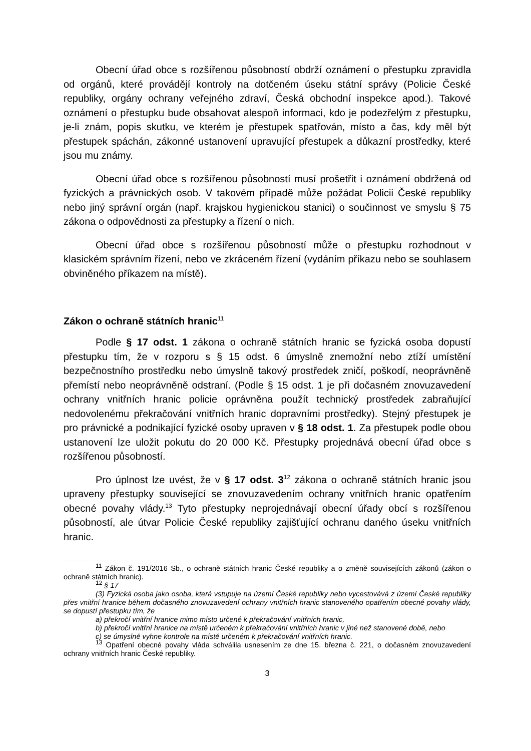Obecní úřad obce s rozšířenou působností obdrží oznámení o přestupku zpravidla od orgánů, které provádějí kontroly na dotčeném úseku státní správy (Policie České republiky, orgány ochrany veřejného zdraví, Česká obchodní inspekce apod.). Takové oznámení o přestupku bude obsahovat alespoň informaci, kdo je podezřelým z přestupku, je-li znám, popis skutku, ve kterém je přestupek spatřován, místo a čas, kdy měl být přestupek spáchán, zákonné ustanovení upravující přestupek a důkazní prostředky, které jsou mu známy.
Obecní úřad obce s rozšířenou působností musí prošetřit i oznámení obdržená od fyzických a právnických osob. V takovém případě může požádat Policii České republiky nebo jiný správní orgán (např. krajskou hygienickou stanici) o součinnost ve smyslu § 75 zákona o odpovědnosti za přestupky a řízení o nich.
Obecní úřad obce s rozšířenou působností může o přestupku rozhodnout v klasickém správním řízení, nebo ve zkráceném řízení (vydáním příkazu nebo se souhlasem obviněného příkazem na místě).
Zákon o ochraně státních hranic<sup>11</sup>
Podle § 17 odst. 1 zákona o ochraně státních hranic se fyzická osoba dopustí přestupku tím, že v rozporu s § 15 odst. 6 úmyslně znemožní nebo ztíží umístění bezpečnostního prostředku nebo úmyslně takový prostředek zničí, poškodí, neoprávněně přemístí nebo neoprávněně odstraní. (Podle § 15 odst. 1 je při dočasném znovuzavedení ochrany vnitřních hranic policie oprávněna použít technický prostředek zabraňující nedovolenému překračování vnitřních hranic dopravními prostředky). Stejný přestupek je pro právnické a podnikající fyzické osoby upraven v § 18 odst. 1. Za přestupek podle obou ustanovení lze uložit pokutu do 20 000 Kč. Přestupky projednává obecní úřad obce s rozšířenou působností.
Pro úplnost lze uvést, že v § 17 odst. 3<sup>12</sup> zákona o ochraně státních hranic jsou upraveny přestupky související se znovuzavedením ochrany vnitřních hranic opatřením obecné povahy vlády.<sup>13</sup> Tyto přestupky neprojednávají obecní úřady obcí s rozšířenou působností, ale útvar Policie České republiky zajišťující ochranu daného úseku vnitřních hranic.
<sup>11</sup> Zákon č. 191/2016 Sb., o ochraně státních hranic České republiky a o změně souvisejících zákonů (zákon o ochraně státních hranic).
<sup>12</sup> § 17
(3) Fyzická osoba jako osoba, která vstupuje na území České republiky nebo vycestovává z území České republiky přes vnitřní hranice během dočasného znovuzavedení ochrany vnitřních hranic stanoveného opatřením obecné povahy vlády, se dopustí přestupku tím, že
a) překročí vnitřní hranice mimo místo určené k překračování vnitřních hranic,
b) překročí vnitřní hranice na místě určeném k překračování vnitřních hranic v jiné než stanovené době, nebo
c) se úmyslně vyhne kontrole na místě určeném k překračování vnitřních hranic.
<sup>13</sup> Opatření obecné povahy vláda schválila usnesením ze dne 15. března č. 221, o dočasném znovuzavedení ochrany vnitřních hranic České republiky.
3